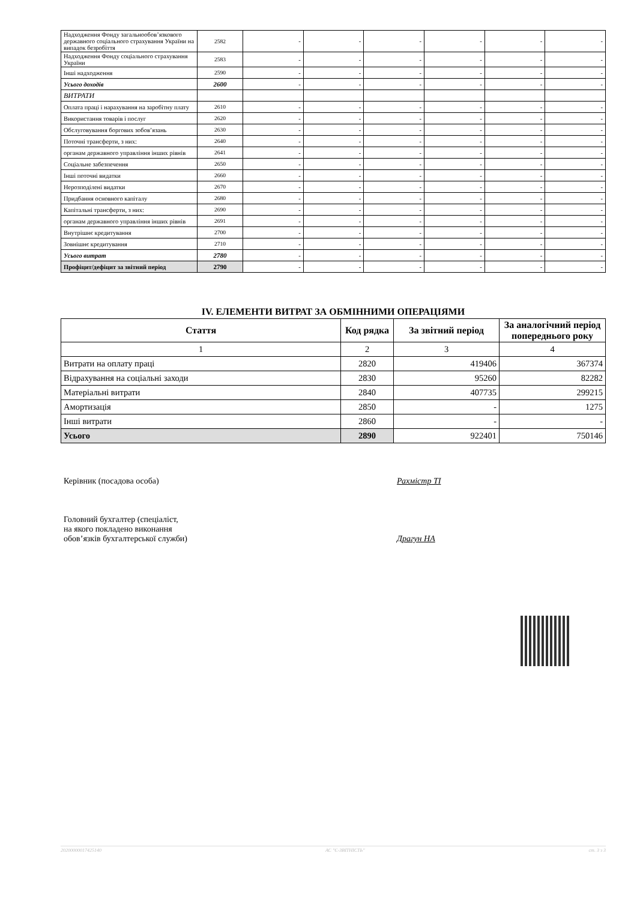| Надходження Фонду загальнообов’язкового державного соціального страхування України на випадок безробіття | 2582 | - | - | - | - | - | - |
| Надходження Фонду соціального страхування України | 2583 | - | - | - | - | - | - |
| Інші надходження | 2590 | - | - | - | - | - | - |
| Усього доходів | 2600 | - | - | - | - | - | - |
| ВИТРАТИ | | | | | | | |
| Оплата праці і нарахування на заробітну плату | 2610 | - | - | - | - | - | - |
| Використання товарів і послуг | 2620 | - | - | - | - | - | - |
| Обслуговування боргових зобов’язань | 2630 | - | - | - | - | - | - |
| Поточні трансферти, з них: | 2640 | - | - | - | - | - | - |
| органам державного управління інших рівнів | 2641 | - | - | - | - | - | - |
| Соціальне забезпечення | 2650 | - | - | - | - | - | - |
| Інші поточні видатки | 2660 | - | - | - | - | - | - |
| Нерозподілені видатки | 2670 | - | - | - | - | - | - |
| Придбання основного капіталу | 2680 | - | - | - | - | - | - |
| Капітальні трансферти, з них: | 2690 | - | - | - | - | - | - |
| органам державного управління інших рівнів | 2691 | - | - | - | - | - | - |
| Внутрішнє кредитування | 2700 | - | - | - | - | - | - |
| Зовнішнє кредитування | 2710 | - | - | - | - | - | - |
| Усього витрат | 2780 | - | - | - | - | - | - |
| Профіцит/дефіцит за звітний період | 2790 | - | - | - | - | - | - |
IV. ЕЛЕМЕНТИ ВИТРАТ ЗА ОБМІННИМИ ОПЕРАЦІЯМИ
| Стаття | Код рядка | За звітний період | За аналогічний період попереднього року |
| --- | --- | --- | --- |
| 1 | 2 | 3 | 4 |
| Витрати на оплату праці | 2820 | 419406 | 367374 |
| Відрахування на соціальні заходи | 2830 | 95260 | 82282 |
| Матеріальні витрати | 2840 | 407735 | 299215 |
| Амортизація | 2850 | - | 1275 |
| Інші витрати | 2860 | - | - |
| Усього | 2890 | 922401 | 750146 |
Керівник (посадова особа) Рахмістр ТІ
Головний бухгалтер (спеціаліст,
на якого покладено виконання
обов’язків бухгалтерської служби)
Драгун НА
20200000017425140 АС "Є-ЗВІТНІСТЬ" ст. 3 з 3